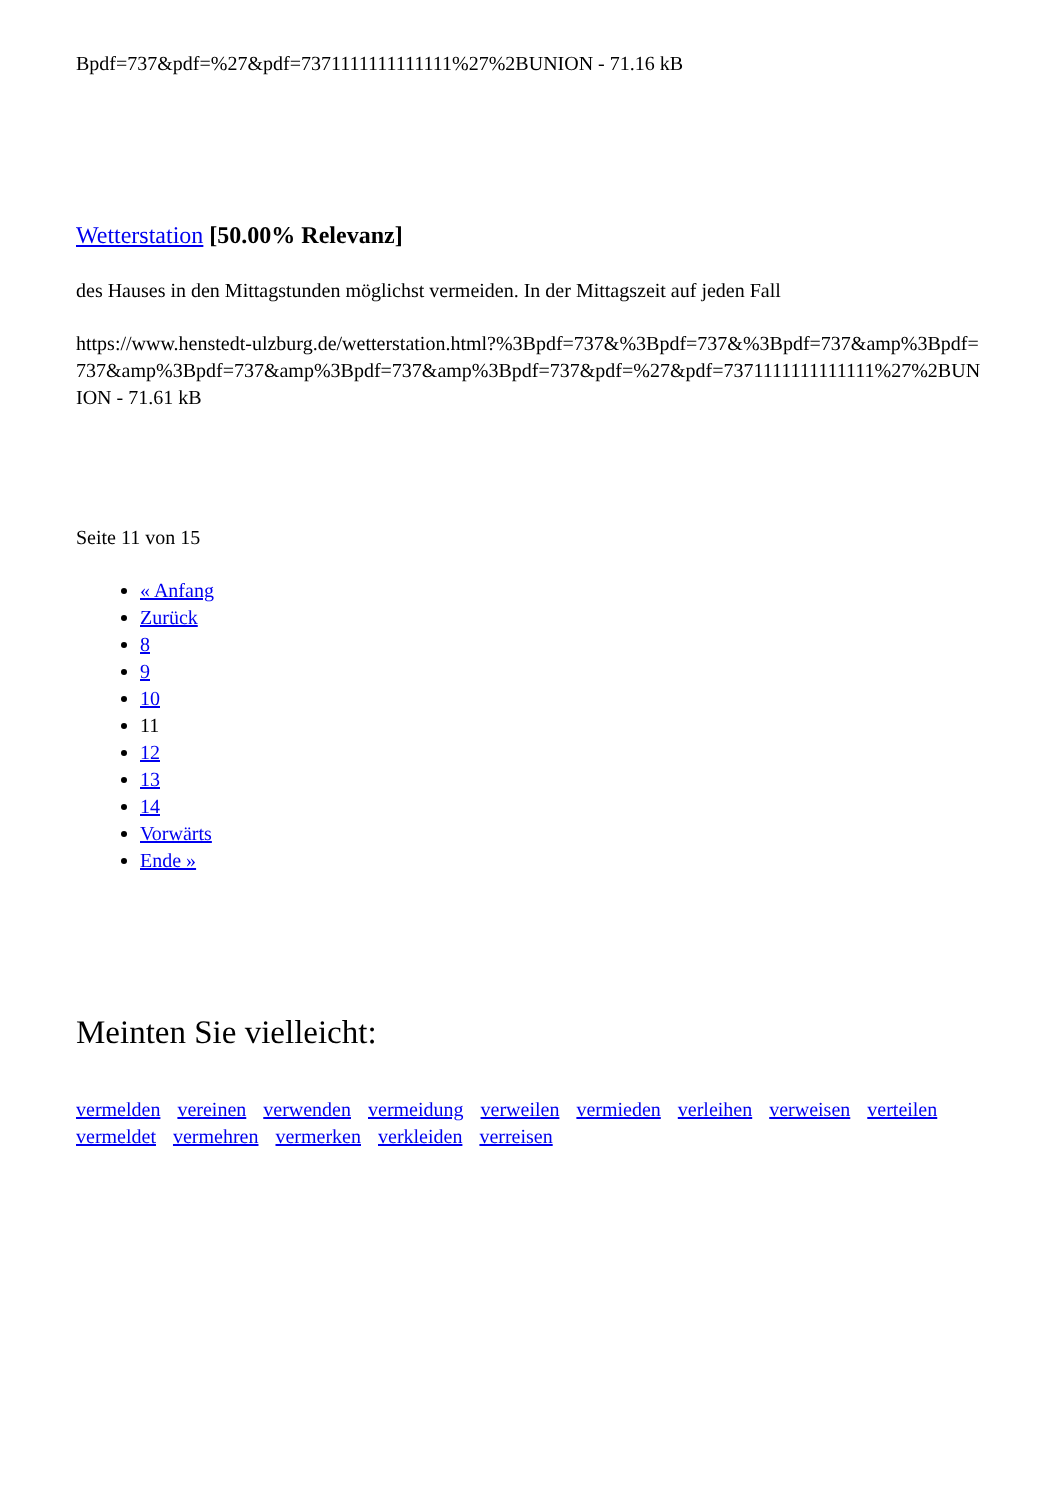Bpdf=737&pdf=%27&pdf=7371111111111111%27%2BUNION - 71.16 kB
Wetterstation [50.00% Relevanz]
des Hauses in den Mittagstunden möglichst vermeiden. In der Mittagszeit auf jeden Fall
https://www.henstedt-ulzburg.de/wetterstation.html?%3Bpdf=737&%3Bpdf=737&%3Bpdf=737&amp%3Bpdf=737&amp%3Bpdf=737&amp%3Bpdf=737&amp%3Bpdf=737&pdf=%27&pdf=7371111111111111%27%2BUNION - 71.61 kB
Seite 11 von 15
« Anfang
Zurück
8
9
10
11
12
13
14
Vorwärts
Ende »
Meinten Sie vielleicht:
vermelden vereinen verwenden vermeidung verweilen vermieden verleihen verweisen verteilen vermeldet vermehren vermerken verkleiden verreisen